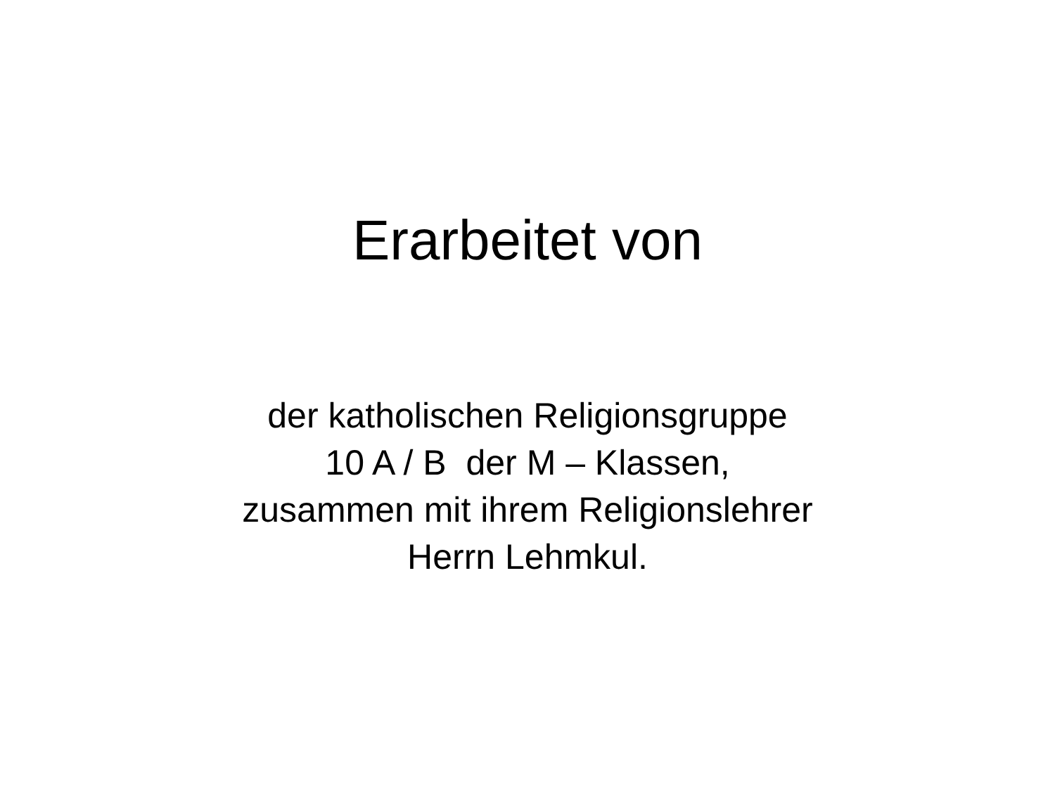Erarbeitet von
der katholischen Religionsgruppe
10 A / B der M – Klassen,
zusammen mit ihrem Religionslehrer
Herrn Lehmkul.